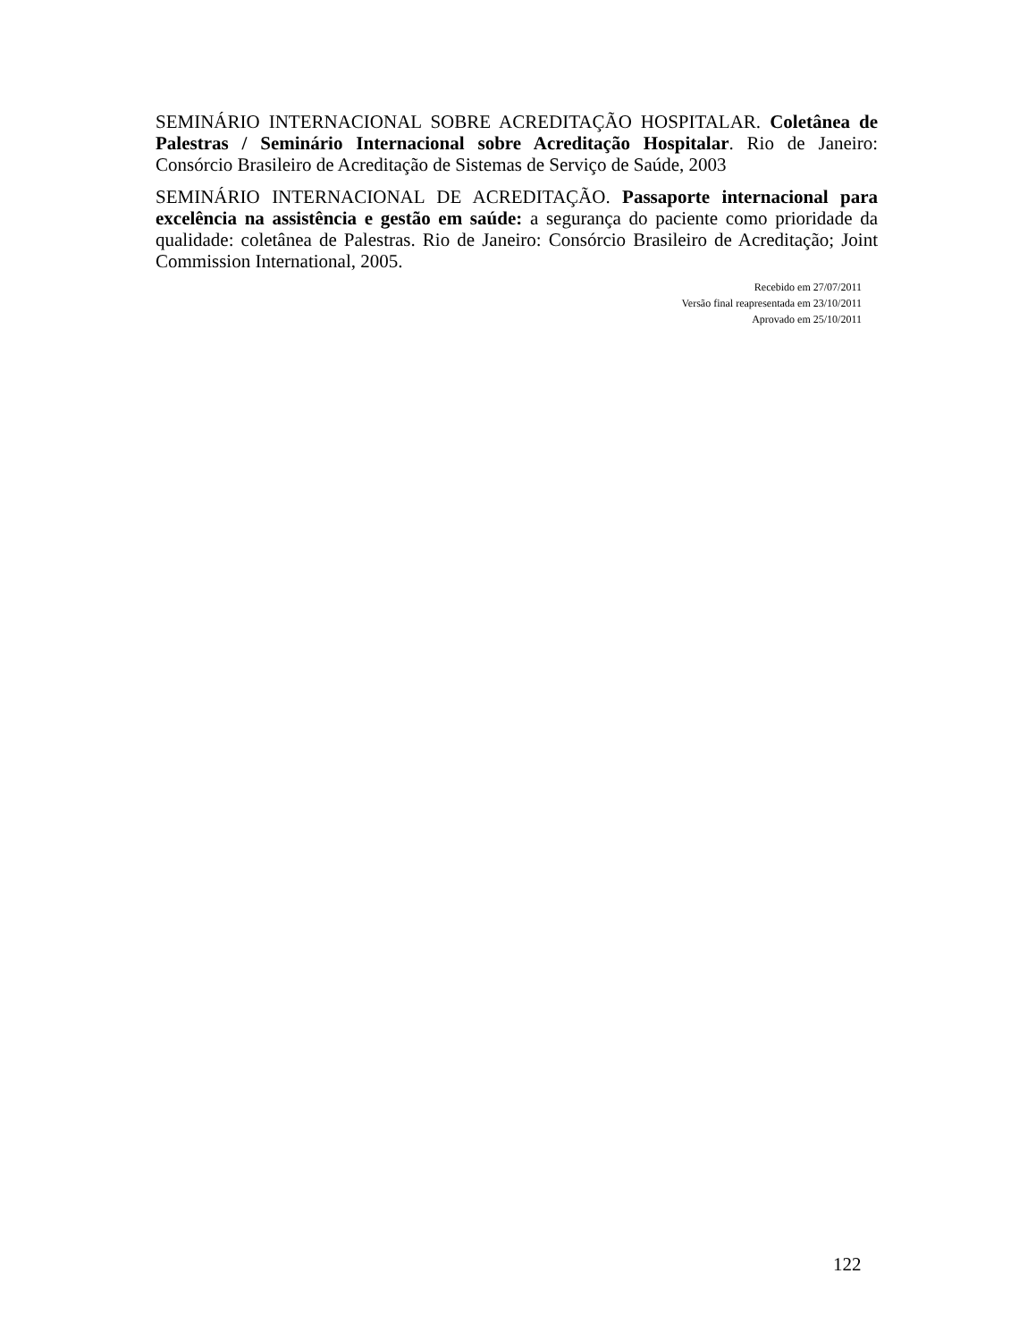SEMINÁRIO INTERNACIONAL SOBRE ACREDITAÇÃO HOSPITALAR. Coletânea de Palestras / Seminário Internacional sobre Acreditação Hospitalar. Rio de Janeiro: Consórcio Brasileiro de Acreditação de Sistemas de Serviço de Saúde, 2003
SEMINÁRIO INTERNACIONAL DE ACREDITAÇÃO. Passaporte internacional para excelência na assistência e gestão em saúde: a segurança do paciente como prioridade da qualidade: coletânea de Palestras. Rio de Janeiro: Consórcio Brasileiro de Acreditação; Joint Commission International, 2005.
Recebido em 27/07/2011
Versão final reapresentada em 23/10/2011
Aprovado em 25/10/2011
122